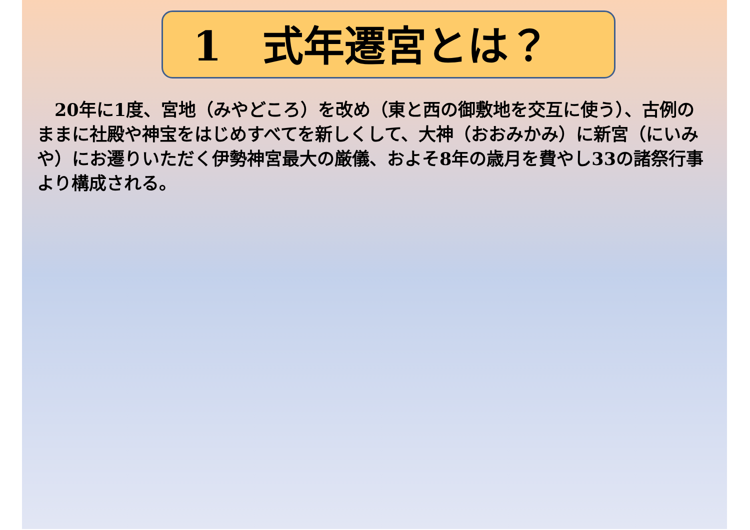1　式年遷宮とは？
　20年に1度、宮地（みやどころ）を改め（東と西の御敷地を交互に使う）、古例のままに社殿や神宝をはじめすべてを新しくして、大神（おおみかみ）に新宮（にいみや）にお遷りいただく伊勢神宮最大の厳儀、およそ8年の歳月を費やし33の諸祭行事より構成される。